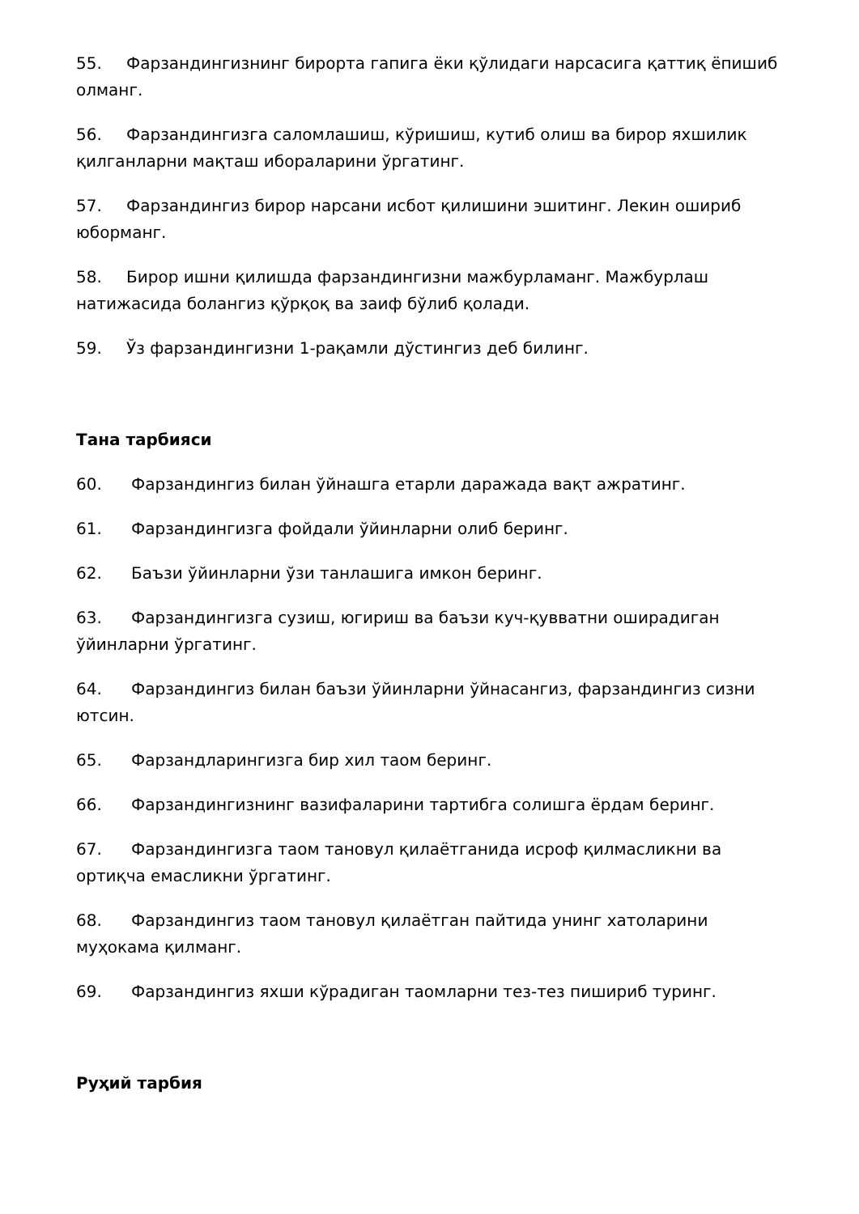55. Фарзандингизнинг бирорта гапига ёки қўлидаги нарсасига қаттиқ ёпишиб олманг.
56. Фарзандингизга саломлашиш, кўришиш, кутиб олиш ва бирор яхшилик қилганларни мақташ ибораларини ўргатинг.
57. Фарзандингиз бирор нарсани исбот қилишини эшитинг. Лекин ошириб юборманг.
58. Бирор ишни қилишда фарзандингизни мажбурламанг. Мажбурлаш натижасида болангиз қўрқоқ ва заиф бўлиб қолади.
59. Ўз фарзандингизни 1-рақамли дўстингиз деб билинг.
Тана тарбияси
60. Фарзандингиз билан ўйнашга етарли даражада вақт ажратинг.
61. Фарзандингизга фойдали ўйинларни олиб беринг.
62. Баъзи ўйинларни ўзи танлашига имкон беринг.
63. Фарзандингизга сузиш, югириш ва баъзи куч-қувватни оширадиган ўйинларни ўргатинг.
64. Фарзандингиз билан баъзи ўйинларни ўйнасангиз, фарзандингиз сизни ютсин.
65. Фарзандларингизга бир хил таом беринг.
66. Фарзандингизнинг вазифаларини тартибга солишга ёрдам беринг.
67. Фарзандингизга таом тановул қилаётганида исроф қилмасликни ва ортиқча емасликни ўргатинг.
68. Фарзандингиз таом тановул қилаётган пайтида унинг хатоларини муҳокама қилманг.
69. Фарзандингиз яхши кўрадиган таомларни тез-тез пишириб туринг.
Руҳий тарбия